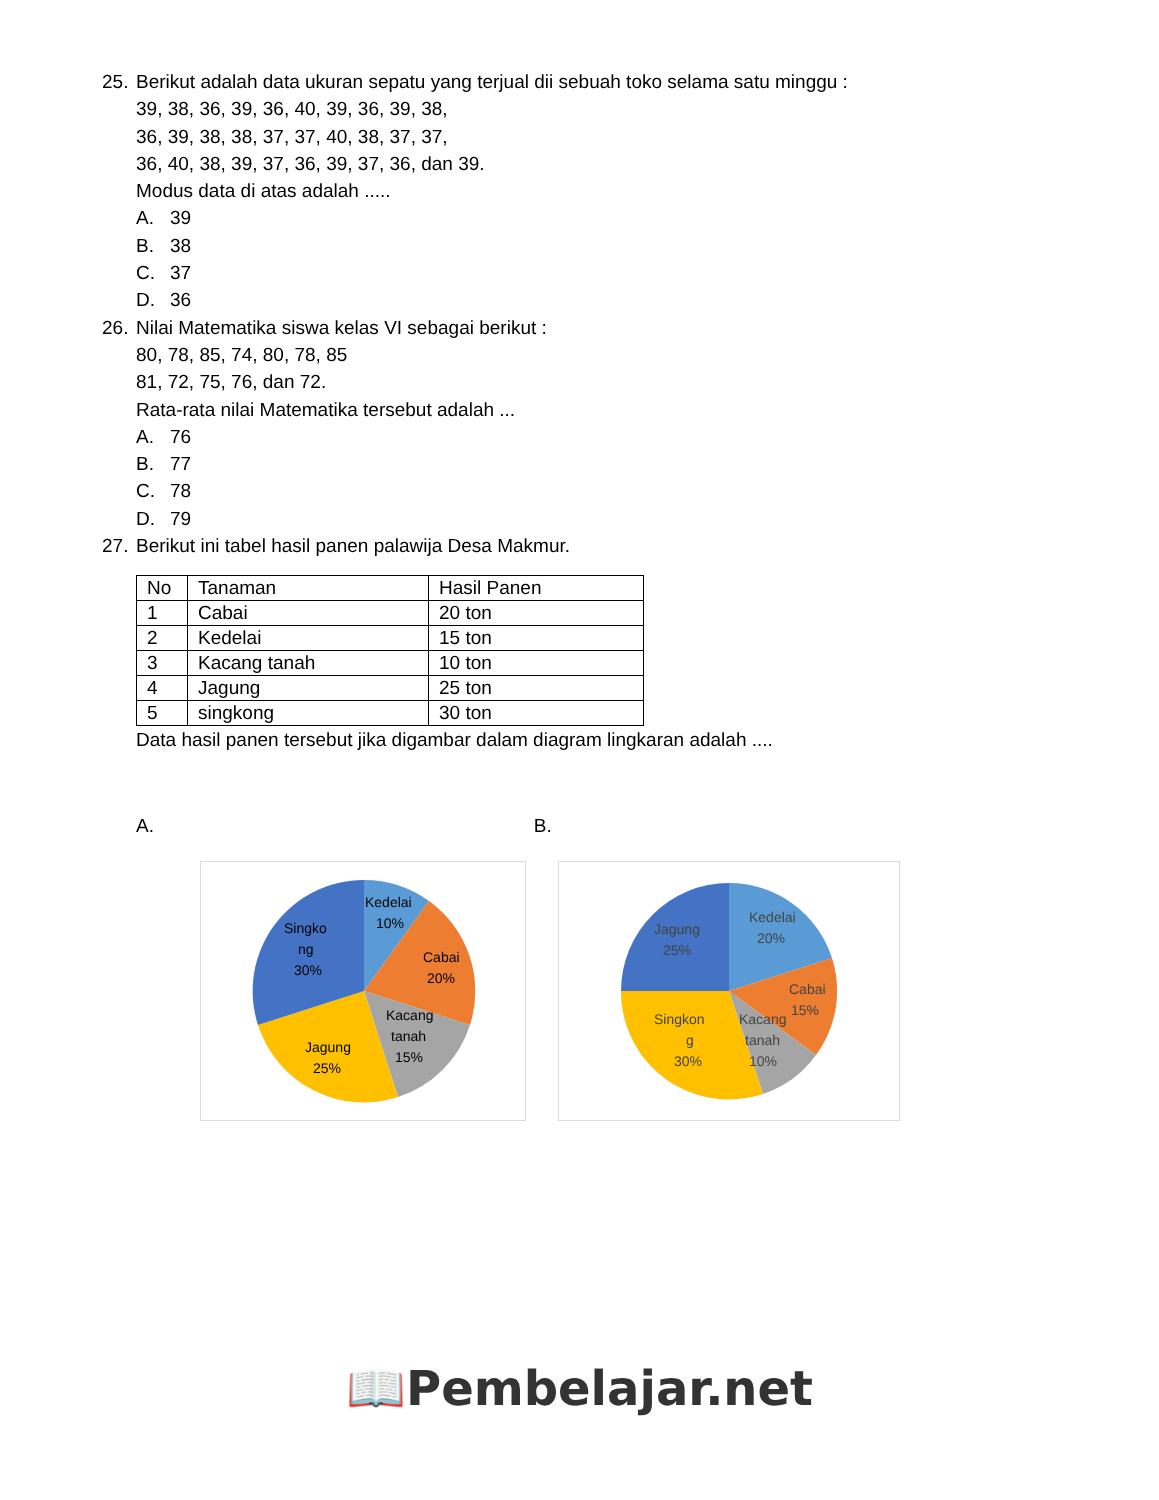25.
Berikut adalah data ukuran sepatu yang terjual dii sebuah toko selama satu minggu :
39, 38, 36, 39, 36, 40, 39, 36, 39, 38,
36, 39, 38, 38, 37, 37, 40, 38, 37, 37,
36, 40, 38, 39, 37, 36, 39, 37, 36, dan 39.
Modus data di atas adalah .....
A. 39
B. 38
C. 37
D. 36
26.
Nilai Matematika siswa kelas VI sebagai berikut :
80, 78, 85, 74, 80, 78, 85
81, 72, 75, 76, dan 72.
Rata-rata nilai Matematika tersebut adalah ...
A. 76
B. 77
C. 78
D. 79
27.
Berikut ini tabel hasil panen palawija Desa Makmur.
| No | Tanaman | Hasil Panen |
| 1 | Cabai | 20 ton |
| 2 | Kedelai | 15 ton |
| 3 | Kacang tanah | 10 ton |
| 4 | Jagung | 25 ton |
| 5 | singkong | 30 ton |
Data hasil panen tersebut jika digambar dalam diagram lingkaran adalah ....
A.
Kedelai
10%
Cabai
20%
Kacang
tanah
15%
Jagung
25%
Singko
ng
30%
B.
Kedelai
20%
Cabai
15%
Kacang
tanah
10%
Singkon
g
30%
Jagung
25%
📖Pembelajar.net